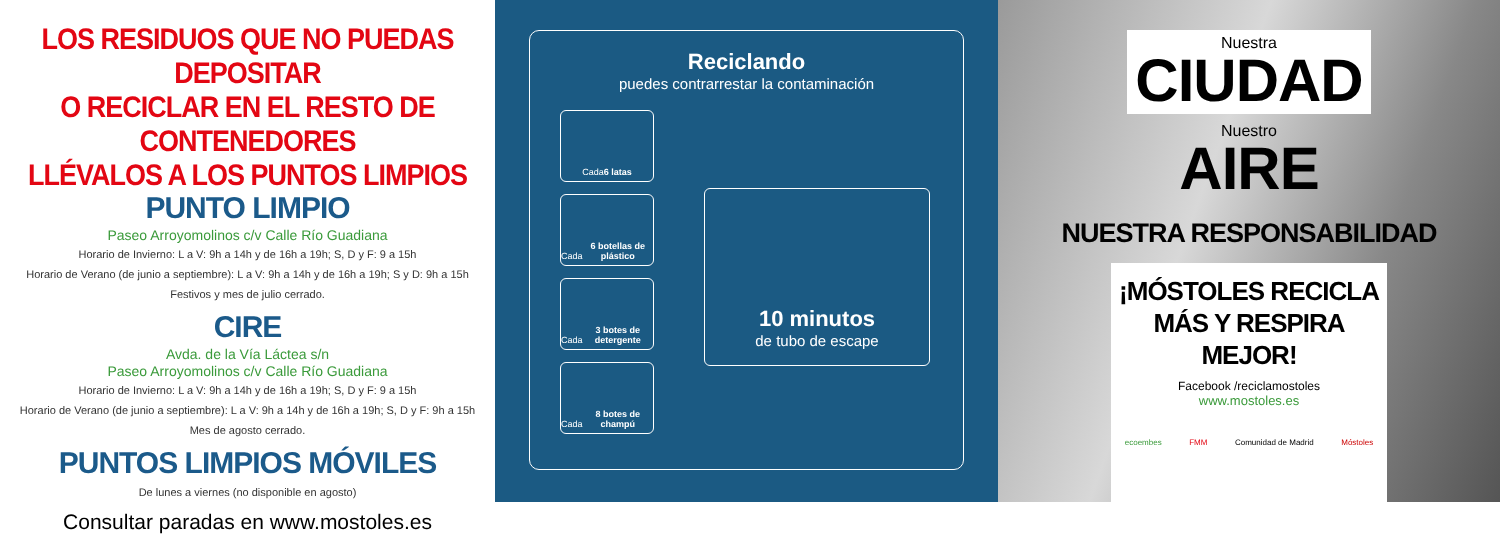LOS RESIDUOS QUE NO PUEDAS DEPOSITAR
O RECICLAR EN EL RESTO DE CONTENEDORES
LLÉVALOS A LOS PUNTOS LIMPIOS
PUNTO LIMPIO
Paseo Arroyomolinos c/v Calle Río Guadiana
Horario de Invierno: L a V: 9h a 14h y de 16h a 19h; S, D y F: 9 a 15h
Horario de Verano (de junio a septiembre): L a V: 9h a 14h y de 16h a 19h; S y D: 9h a 15h
Festivos y mes de julio cerrado.
CIRE
Avda. de la Vía Láctea s/n
Paseo Arroyomolinos c/v Calle Río Guadiana
Horario de Invierno: L a V: 9h a 14h y de 16h a 19h; S, D y F: 9 a 15h
Horario de Verano (de junio a septiembre): L a V: 9h a 14h y de 16h a 19h; S, D y F: 9h a 15h
Mes de agosto cerrado.
PUNTOS LIMPIOS MÓVILES
De lunes a viernes (no disponible en agosto)
Consultar paradas en www.mostoles.es
Reciclando
puedes contrarrestar la contaminación
Cada 6 latas
Cada 6 botellas de plástico
Cada 3 botes de detergente
Cada 8 botes de champú
10 minutos
de tubo de escape
Nuestra
CIUDAD
Nuestro
AIRE
NUESTRA RESPONSABILIDAD
¡MÓSTOLES RECICLA
MÁS Y RESPIRA MEJOR!
Facebook /reciclamostoles
www.mostoles.es
ecoembes FMM Comunidad de Madrid Móstoles